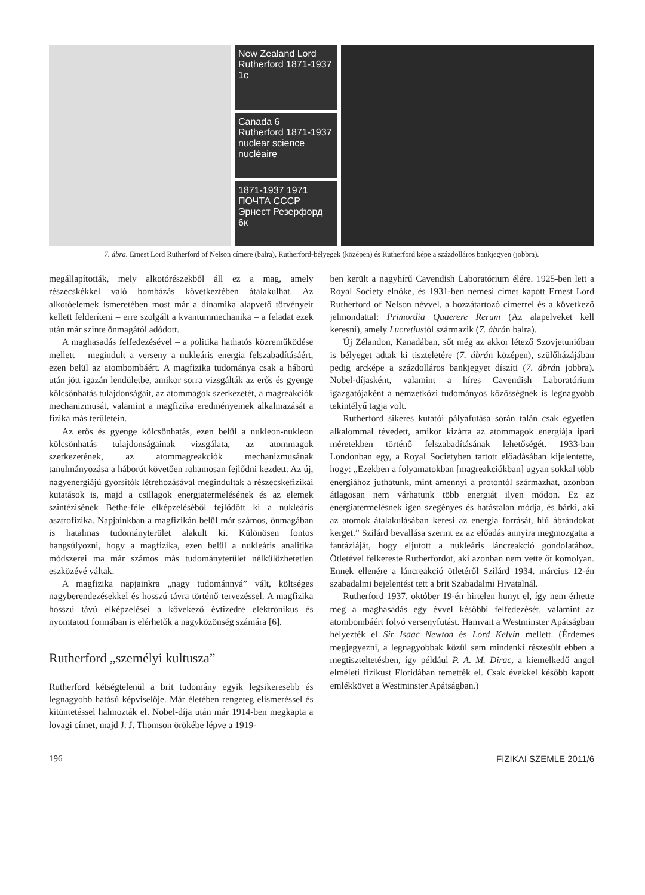New Zealand Lord Rutherford 1871-1937 1c
Canada 6
Rutherford 1871-1937 nuclear science nucléaire
1871-1937 1971 ПОЧТА СССР Эрнест Резерфорд 6к
7. ábra. Ernest Lord Rutherford of Nelson címere (balra), Rutherford-bélyegek (középen) és Rutherford képe a százdolláros bankjegyen (jobbra).
megállapították, mely alkotórészekből áll ez a mag, amely részecskékkel való bombázás következtében átalakulhat. Az alkotóelemek ismeretében most már a dinamika alapvető törvényeit kellett felderíteni – erre szolgált a kvantummechanika – a feladat ezek után már szinte önmagától adódott.
A maghasadás felfedezésével – a politika hathatós közreműködése mellett – megindult a verseny a nukleáris energia felszabadításáért, ezen belül az atombombáért. A magfizika tudománya csak a háború után jött igazán lendületbe, amikor sorra vizsgálták az erős és gyenge kölcsönhatás tulajdonságait, az atommagok szerkezetét, a magreakciók mechanizmusát, valamint a magfizika eredményeinek alkalmazását a fizika más területein.
Az erős és gyenge kölcsönhatás, ezen belül a nukleon-nukleon kölcsönhatás tulajdonságainak vizsgálata, az atommagok szerkezetének, az atommagreakciók mechanizmusának tanulmányozása a háborút követően rohamosan fejlődni kezdett. Az új, nagyenergiájú gyorsítók létrehozásával megindultak a részecskefizikai kutatások is, majd a csillagok energiatermelésének és az elemek szintézisének Bethe-féle elképzeléséből fejlődött ki a nukleáris asztrofizika. Napjainkban a magfizikán belül már számos, önmagában is hatalmas tudományterület alakult ki. Különösen fontos hangsúlyozni, hogy a magfizika, ezen belül a nukleáris analitika módszerei ma már számos más tudományterület nélkülözhetetlen eszközévé váltak.
A magfizika napjainkra „nagy tudománnyá” vált, költséges nagyberendezésekkel és hosszú távra történő tervezéssel. A magfizika hosszú távú elképzelései a kövekező évtizedre elektronikus és nyomtatott formában is elérhetők a nagyközönség számára [6].
Rutherford „személyi kultusza”
Rutherford kétségtelenül a brit tudomány egyik legsikeresebb és legnagyobb hatású képviselője. Már életében rengeteg elismeréssel és kitüntetéssel halmozták el. Nobel-díja után már 1914-ben megkapta a lovagi címet, majd J. J. Thomson örökébe lépve a 1919-
ben került a nagyhírű Cavendish Laboratórium élére. 1925-ben lett a Royal Society elnöke, és 1931-ben nemesi címet kapott Ernest Lord Rutherford of Nelson névvel, a hozzátartozó címerrel és a következő jelmondattal: Primordia Quaerere Rerum (Az alapelveket kell keresni), amely Lucretiustól származik (7. ábrán balra).
Új Zélandon, Kanadában, sőt még az akkor létező Szovjetunióban is bélyeget adtak ki tiszteletére (7. ábrán középen), szülőházájában pedig arcképe a százdolláros bankjegyet díszíti (7. ábrán jobbra). Nobel-díjasként, valamint a híres Cavendish Laboratórium igazgatójaként a nemzetközi tudományos közösségnek is legnagyobb tekintélyű tagja volt.
Rutherford sikeres kutatói pályafutása során talán csak egyetlen alkalommal tévedett, amikor kizárta az atommagok energiája ipari méretekben történő felszabadításának lehetőségét. 1933-ban Londonban egy, a Royal Societyben tartott előadásában kijelentette, hogy: „Ezekben a folyamatokban [magreakciókban] ugyan sokkal több energiához juthatunk, mint amennyi a protontól származhat, azonban átlagosan nem várhatunk több energiát ilyen módon. Ez az energiatermelésnek igen szegényes és hatástalan módja, és bárki, aki az atomok átalakulásában keresi az energia forrását, hiú ábrándokat kerget.” Szilárd bevallása szerint ez az előadás annyira megmozgatta a fantáziáját, hogy eljutott a nukleáris láncreakció gondolatához. Ötletével felkereste Rutherfordot, aki azonban nem vette őt komolyan. Ennek ellenére a láncreakció ötletéről Szilárd 1934. március 12-én szabadalmi bejelentést tett a brit Szabadalmi Hivatalnál.
Rutherford 1937. október 19-én hirtelen hunyt el, így nem érhette meg a maghasadás egy évvel későbbi felfedezését, valamint az atombombáért folyó versenyfutást. Hamvait a Westminster Apátságban helyezték el Sir Isaac Newton és Lord Kelvin mellett. (Érdemes megjegyezni, a legnagyobbak közül sem mindenki részesült ebben a megtiszteltetésben, így például P. A. M. Dirac, a kiemelkedő angol elméleti fizikust Floridában temették el. Csak évekkel később kapott emlékkövet a Westminster Apátságban.)
196 FIZIKAI SZEMLE 2011/6